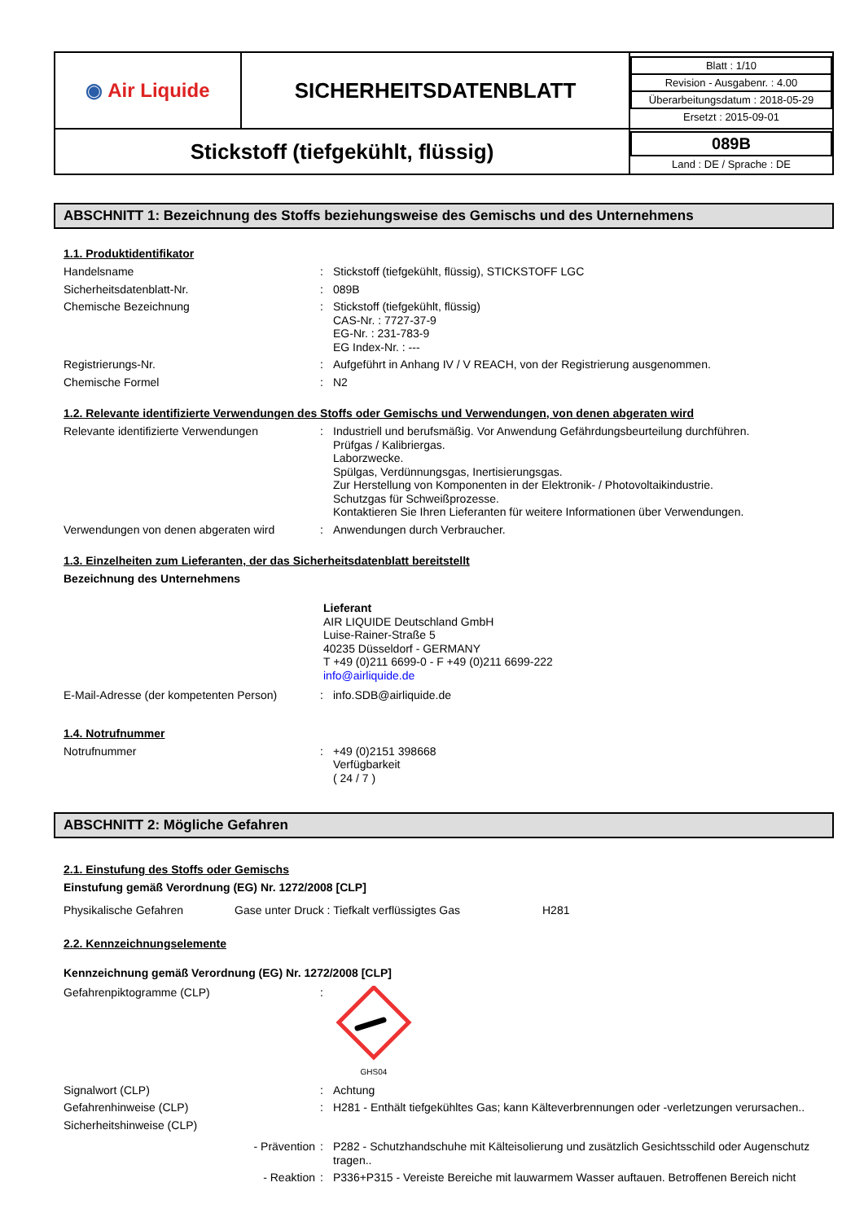| ◉ Air Liquide | SICHERHEITSDATENBLATT | / Blatt : 1/10 / / Revision - Ausgabenr. : 4.00 / / Überarbeitungsdatum : 2018-05-29 / / Ersetzt : 2015-09-01 / |
| Stickstoff (tiefgekühlt, flüssig) | | / 089B / / Land : DE / Sprache : DE / |
ABSCHNITT 1: Bezeichnung des Stoffs beziehungsweise des Gemischs und des Unternehmens
1.1. Produktidentifikator
Handelsname : Stickstoff (tiefgekühlt, flüssig), STICKSTOFF LGC
Sicherheitsdatenblatt-Nr. : 089B
Chemische Bezeichnung : Stickstoff (tiefgekühlt, flüssig)
CAS-Nr. : 7727-37-9
EG-Nr. : 231-783-9
EG Index-Nr. : ---
Registrierungs-Nr. : Aufgeführt in Anhang IV / V REACH, von der Registrierung ausgenommen.
Chemische Formel : N2
1.2. Relevante identifizierte Verwendungen des Stoffs oder Gemischs und Verwendungen, von denen abgeraten wird
Relevante identifizierte Verwendungen : Industriell und berufsmäßig. Vor Anwendung Gefährdungsbeurteilung durchführen.
Prüfgas / Kalibriergas.
Laborzwecke.
Spülgas, Verdünnungsgas, Inertisierungsgas.
Zur Herstellung von Komponenten in der Elektronik- / Photovoltaikindustrie.
Schutzgas für Schweißprozesse.
Kontaktieren Sie Ihren Lieferanten für weitere Informationen über Verwendungen.
Verwendungen von denen abgeraten wird : Anwendungen durch Verbraucher.
1.3. Einzelheiten zum Lieferanten, der das Sicherheitsdatenblatt bereitstellt
Bezeichnung des Unternehmens
Lieferant
AIR LIQUIDE Deutschland GmbH
Luise-Rainer-Straße 5
40235 Düsseldorf - GERMANY
T +49 (0)211 6699-0 - F +49 (0)211 6699-222
info@airliquide.de
E-Mail-Adresse (der kompetenten Person)
: info.SDB@airliquide.de
1.4. Notrufnummer
Notrufnummer : +49 (0)2151 398668
Verfügbarkeit
( 24 / 7 )
ABSCHNITT 2: Mögliche Gefahren
2.1. Einstufung des Stoffs oder Gemischs
Einstufung gemäß Verordnung (EG) Nr. 1272/2008 [CLP]
Physikalische Gefahren Gase unter Druck : Tiefkalt verflüssigtes Gas H281
2.2. Kennzeichnungselemente
Kennzeichnung gemäß Verordnung (EG) Nr. 1272/2008 [CLP]
Gefahrenpiktogramme (CLP) :
GHS04
Signalwort (CLP) : Achtung
Gefahrenhinweise (CLP) : H281 - Enthält tiefgekühltes Gas; kann Kälteverbrennungen oder -verletzungen verursachen..
Sicherheitshinweise (CLP)
- Prävention : P282 - Schutzhandschuhe mit Kälteisolierung und zusätzlich Gesichtsschild oder Augenschutz tragen..
- Reaktion : P336+P315 - Vereiste Bereiche mit lauwarmem Wasser auftauen. Betroffenen Bereich nicht